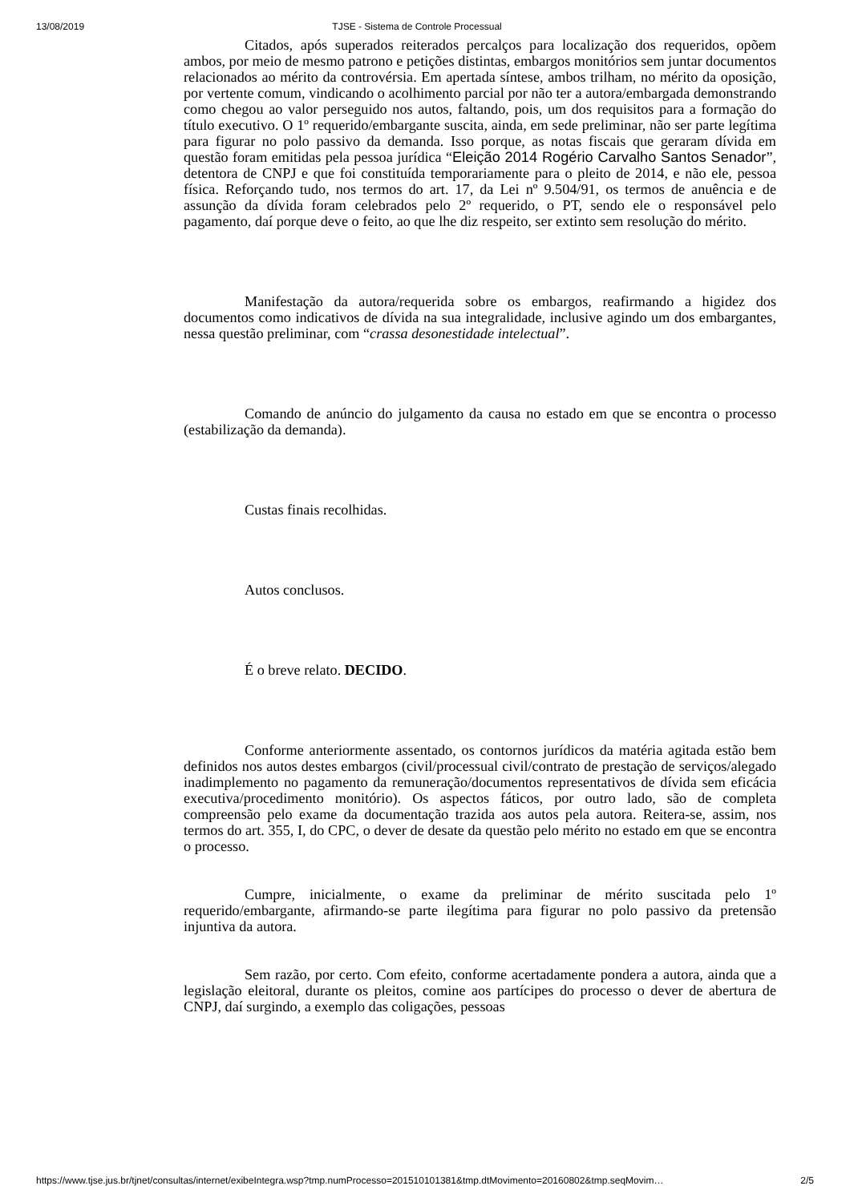13/08/2019 TJSE - Sistema de Controle Processual
Citados, após superados reiterados percalços para localização dos requeridos, opõem ambos, por meio de mesmo patrono e petições distintas, embargos monitórios sem juntar documentos relacionados ao mérito da controvérsia. Em apertada síntese, ambos trilham, no mérito da oposição, por vertente comum, vindicando o acolhimento parcial por não ter a autora/embargada demonstrando como chegou ao valor perseguido nos autos, faltando, pois, um dos requisitos para a formação do título executivo. O 1º requerido/embargante suscita, ainda, em sede preliminar, não ser parte legítima para figurar no polo passivo da demanda. Isso porque, as notas fiscais que geraram dívida em questão foram emitidas pela pessoa jurídica “Eleição 2014 Rogério Carvalho Santos Senador”, detentora de CNPJ e que foi constituída temporariamente para o pleito de 2014, e não ele, pessoa física. Reforçando tudo, nos termos do art. 17, da Lei nº 9.504/91, os termos de anuência e de assunção da dívida foram celebrados pelo 2º requerido, o PT, sendo ele o responsável pelo pagamento, daí porque deve o feito, ao que lhe diz respeito, ser extinto sem resolução do mérito.
Manifestação da autora/requerida sobre os embargos, reafirmando a higidez dos documentos como indicativos de dívida na sua integralidade, inclusive agindo um dos embargantes, nessa questão preliminar, com “crassa desonestidade intelectual”.
Comando de anúncio do julgamento da causa no estado em que se encontra o processo (estabilização da demanda).
Custas finais recolhidas.
Autos conclusos.
É o breve relato. DECIDO.
Conforme anteriormente assentado, os contornos jurídicos da matéria agitada estão bem definidos nos autos destes embargos (civil/processual civil/contrato de prestação de serviços/alegado inadimplemento no pagamento da remuneração/documentos representativos de dívida sem eficácia executiva/procedimento monitório). Os aspectos fáticos, por outro lado, são de completa compreensão pelo exame da documentação trazida aos autos pela autora. Reitera-se, assim, nos termos do art. 355, I, do CPC, o dever de desate da questão pelo mérito no estado em que se encontra o processo.
Cumpre, inicialmente, o exame da preliminar de mérito suscitada pelo 1º requerido/embargante, afirmando-se parte ilegítima para figurar no polo passivo da pretensão injuntiva da autora.
Sem razão, por certo. Com efeito, conforme acertadamente pondera a autora, ainda que a legislação eleitoral, durante os pleitos, comine aos partícipes do processo o dever de abertura de CNPJ, daí surgindo, a exemplo das coligações, pessoas
https://www.tjse.jus.br/tjnet/consultas/internet/exibeIntegra.wsp?tmp.numProcesso=201510101381&tmp.dtMovimento=20160802&tmp.seqMovim… 2/5